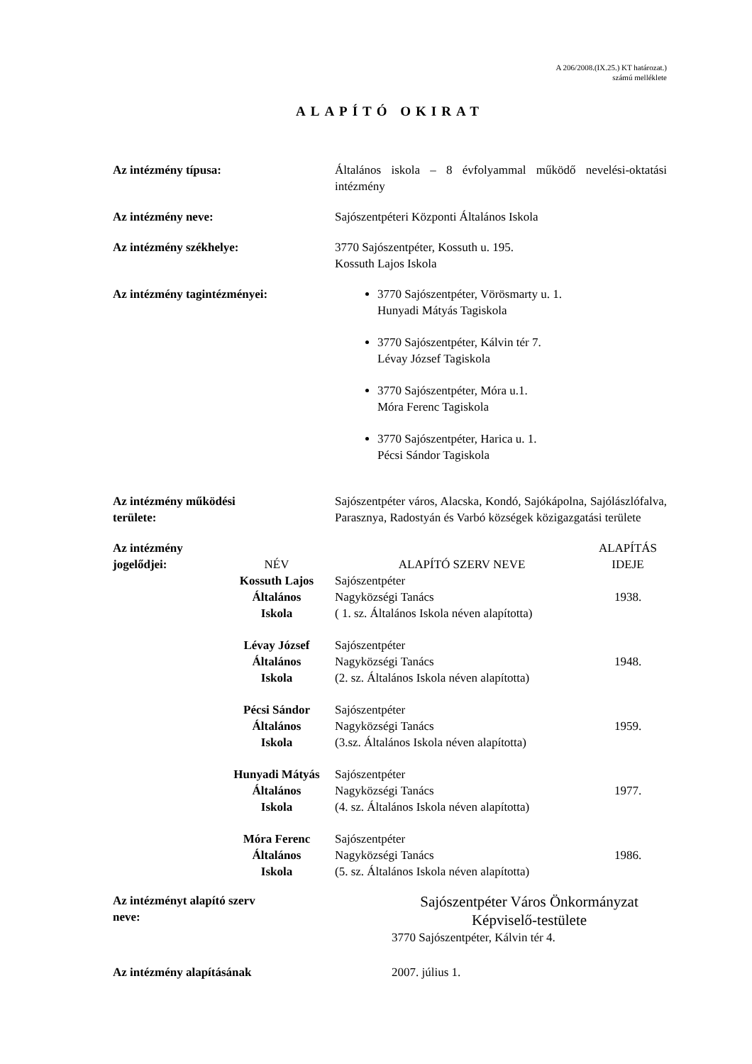A 206/2008.(IX.25.) KT határozat.)
számú melléklete
ALAPÍTÓ OKIRAT
Az intézmény típusa: Általános iskola – 8 évfolyammal működő nevelési-oktatási intézmény
Az intézmény neve: Sajószentpéteri Központi Általános Iskola
Az intézmény székhelye: 3770 Sajószentpéter, Kossuth u. 195.
Kossuth Lajos Iskola
Az intézmény tagintézményei: 3770 Sajószentpéter, Vörösmarty u. 1.
Hunyadi Mátyás Tagiskola
3770 Sajószentpéter, Kálvin tér 7.
Lévay József Tagiskola
3770 Sajószentpéter, Móra u.1.
Móra Ferenc Tagiskola
3770 Sajószentpéter, Harica u. 1.
Pécsi Sándor Tagiskola
Az intézmény működési
területe:
Sajószentpéter város, Alacska, Kondó, Sajókápolna, Sajólászlófalva, Parasznya, Radostyán és Varbó községek közigazgatási területe
| Az intézmény jogelődjei: | NÉV | ALAPÍTÓ SZERV NEVE | ALAPÍTÁS IDEJE |
| | Kossuth Lajos Általános Iskola | Sajószentpéter Nagyközségi Tanács ( 1. sz. Általános Iskola néven alapította) | 1938. |
| | Lévay József Általános Iskola | Sajószentpéter Nagyközségi Tanács (2. sz. Általános Iskola néven alapította) | 1948. |
| | Pécsi Sándor Általános Iskola | Sajószentpéter Nagyközségi Tanács (3.sz. Általános Iskola néven alapította) | 1959. |
| | Hunyadi Mátyás Általános Iskola | Sajószentpéter Nagyközségi Tanács (4. sz. Általános Iskola néven alapította) | 1977. |
| | Móra Ferenc Általános Iskola | Sajószentpéter Nagyközségi Tanács (5. sz. Általános Iskola néven alapította) | 1986. |
Az intézményt alapító szerv
neve:
Sajószentpéter Város Önkormányzat
Képviselő-testülete
3770 Sajószentpéter, Kálvin tér 4.
Az intézmény alapításának 2007. július 1.